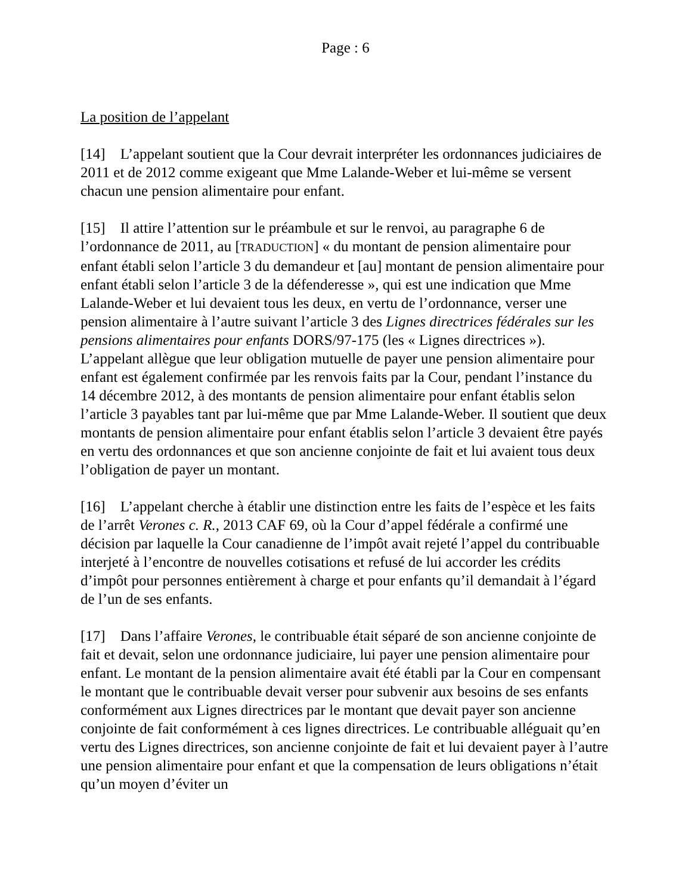Page : 6
La position de l’appelant
[14] L’appelant soutient que la Cour devrait interpréter les ordonnances judiciaires de 2011 et de 2012 comme exigeant que Mme Lalande-Weber et lui-même se versent chacun une pension alimentaire pour enfant.
[15] Il attire l’attention sur le préambule et sur le renvoi, au paragraphe 6 de l’ordonnance de 2011, au [TRADUCTION] « du montant de pension alimentaire pour enfant établi selon l’article 3 du demandeur et [au] montant de pension alimentaire pour enfant établi selon l’article 3 de la défenderesse », qui est une indication que Mme Lalande-Weber et lui devaient tous les deux, en vertu de l’ordonnance, verser une pension alimentaire à l’autre suivant l’article 3 des Lignes directrices fédérales sur les pensions alimentaires pour enfants DORS/97-175 (les « Lignes directrices »). L’appelant allègue que leur obligation mutuelle de payer une pension alimentaire pour enfant est également confirmée par les renvois faits par la Cour, pendant l’instance du 14 décembre 2012, à des montants de pension alimentaire pour enfant établis selon l’article 3 payables tant par lui-même que par Mme Lalande-Weber. Il soutient que deux montants de pension alimentaire pour enfant établis selon l’article 3 devaient être payés en vertu des ordonnances et que son ancienne conjointe de fait et lui avaient tous deux l’obligation de payer un montant.
[16] L’appelant cherche à établir une distinction entre les faits de l’espèce et les faits de l’arrêt Verones c. R., 2013 CAF 69, où la Cour d’appel fédérale a confirmé une décision par laquelle la Cour canadienne de l’impôt avait rejeté l’appel du contribuable interjeté à l’encontre de nouvelles cotisations et refusé de lui accorder les crédits d’impôt pour personnes entièrement à charge et pour enfants qu’il demandait à l’égard de l’un de ses enfants.
[17] Dans l’affaire Verones, le contribuable était séparé de son ancienne conjointe de fait et devait, selon une ordonnance judiciaire, lui payer une pension alimentaire pour enfant. Le montant de la pension alimentaire avait été établi par la Cour en compensant le montant que le contribuable devait verser pour subvenir aux besoins de ses enfants conformément aux Lignes directrices par le montant que devait payer son ancienne conjointe de fait conformément à ces lignes directrices. Le contribuable alléguait qu’en vertu des Lignes directrices, son ancienne conjointe de fait et lui devaient payer à l’autre une pension alimentaire pour enfant et que la compensation de leurs obligations n’était qu’un moyen d’éviter un